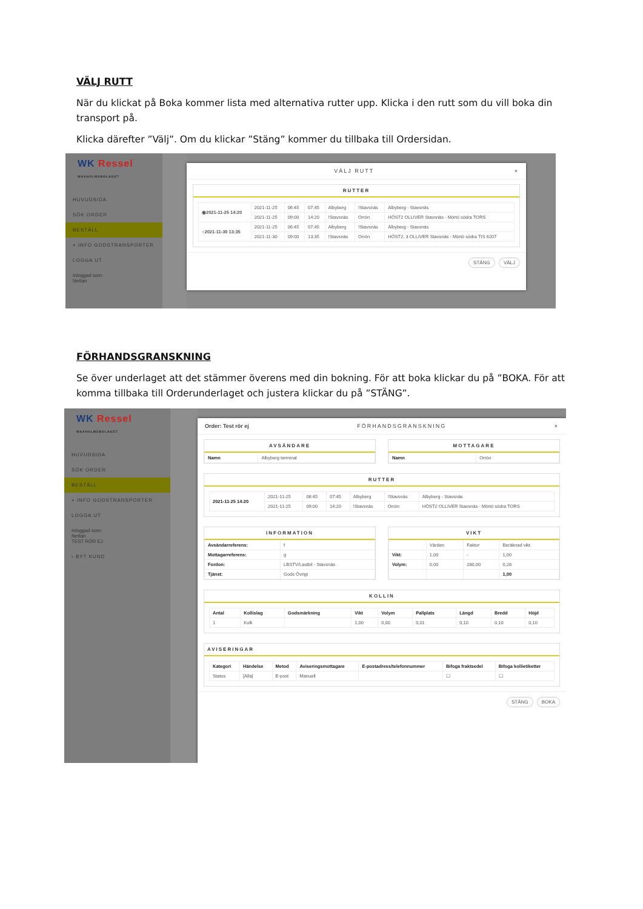VÄLJ RUTT
När du klickat på Boka kommer lista med alternativa rutter upp. Klicka i den rutt som du vill boka din transport på.
Klicka därefter ”Välj”. Om du klickar ”Stäng” kommer du tillbaka till Ordersidan.
WK Ressel
WAXHOLMSBOLAGET
HUVUDSIDA
SÖK ORDER
BESTÄLL
+ INFO GODSTRANSPORTER
LOGGA UT
Inloggad som:
Nettan
VÄLJ RUTT ×
RUTTER
| ◉2021-11-25 14:20 | 2021-11-25 | 06:45 | 07:45 | Albyberg | !Stavsnäs | Albyberg - Stavsnäs |
| | 2021-11-25 | 09:00 | 14:20 | !Stavsnäs | Orrön | HÖST2 OLLIVER Stavsnäs - Mörtö södra TORS |
| ○2021-11-30 13:35 | 2021-11-25 | 06:45 | 07:45 | Albyberg | !Stavsnäs | Albyberg - Stavsnäs |
| | 2021-11-30 | 09:00 | 13:35 | !Stavsnäs | Orrön | HÖST2, 3 OLLIVER Stavsnäs - Mörtö södra TIS 6207 |
STÄNG VÄLJ
FÖRHANDSGRANSKNING
Se över underlaget att det stämmer överens med din bokning. För att boka klickar du på ”BOKA. För att komma tillbaka till Orderunderlaget och justera klickar du på ”STÄNG”.
WK Ressel
WAXHOLMSBOLAGET
HUVUDSIDA
SÖK ORDER
BESTÄLL
+ INFO GODSTRANSPORTER
LOGGA UT
Inloggad som:
Nettan
TEST RÖR EJ
› BYT KUND
Order: Test rör ej FÖRHANDSGRANSKNING ×
AVSÄNDARE
| Namn | Albyberg terminal |
MOTTAGARE
| Namn | Orrön |
RUTTER
| 2021-11-25 14:20 | 2021-11-25 | 06:45 | 07:45 | Albyberg | !Stavsnäs | Albyberg - Stavsnäs |
| | 2021-11-25 | 09:00 | 14:20 | !Stavsnäs | Orrön | HÖST2 OLLIVER Stavsnäs - Mörtö södra TORS |
INFORMATION
| Avsändarreferens: | f |
| Mottagarreferens: | g |
| Fordon: | LBSTV/Lastbil - Stavsnäs |
| Tjänst: | Gods Övrigt |
VIKT
| | Värden | Faktor | Beräknad vikt |
| Vikt: | 1,00 | - | 1,00 |
| Volym: | 0,00 | 280,00 | 0,28 |
| | | | 1,00 |
KOLLIN
| Antal | Kollislag | Godsmärkning | Vikt | Volym | Pallplats | Längd | Bredd | Höjd |
| --- | --- | --- | --- | --- | --- | --- | --- | --- |
| 1 | Kolli | | 1,00 | 0,00 | 0,01 | 0,10 | 0,10 | 0,10 |
AVISERINGAR
| Kategori | Händelse | Metod | Aviseringsmottagare | E-postadress/telefonnummer | Bifoga fraktsedel | Bifoga kollietiketter |
| --- | --- | --- | --- | --- | --- | --- |
| Status | [Alla] | E-post | Manuell | | ☐ | ☐ |
STÄNG BOKA